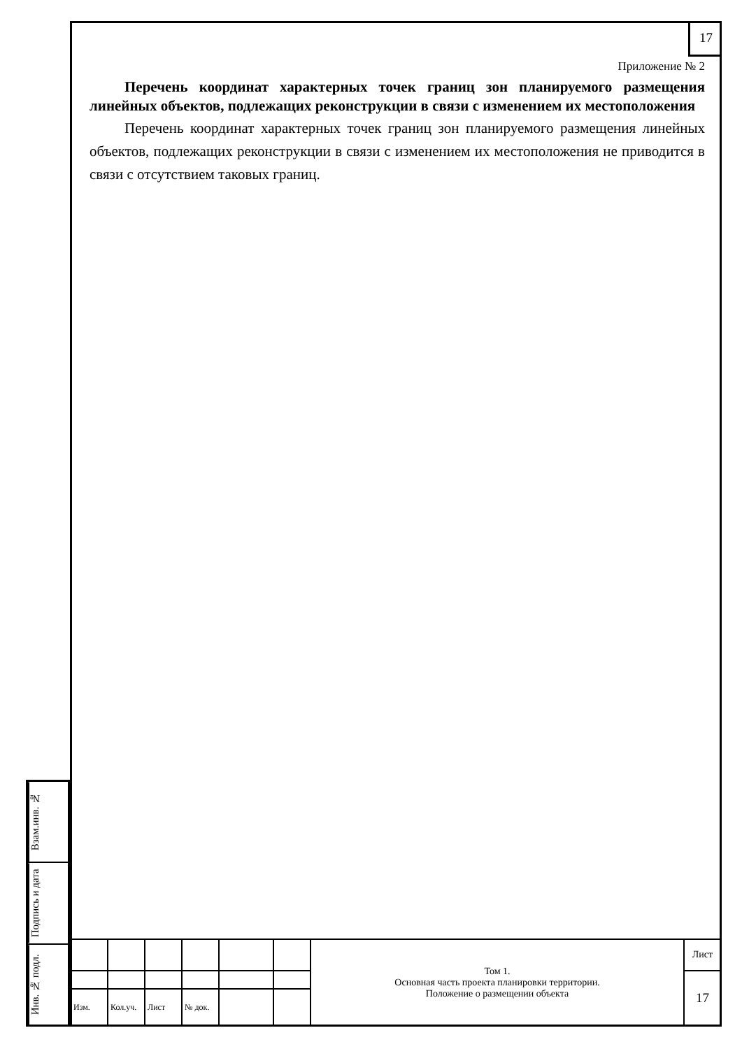17
Приложение № 2
Перечень координат характерных точек границ зон планируемого размещения линейных объектов, подлежащих реконструкции в связи с изменением их местоположения
Перечень координат характерных точек границ зон планируемого размещения линейных объектов, подлежащих реконструкции в связи с изменением их местоположения не приводится в связи с отсутствием таковых границ.
Взам.инв. №
Подпись и дата
Инв. № подл.
| | | | | | | Том 1. Основная часть проекта планировки территории. Положение о размещении объекта | Лист |
| | | | | | | | 17 |
| Изм. | Кол.уч. | Лист | № док. | | | | |